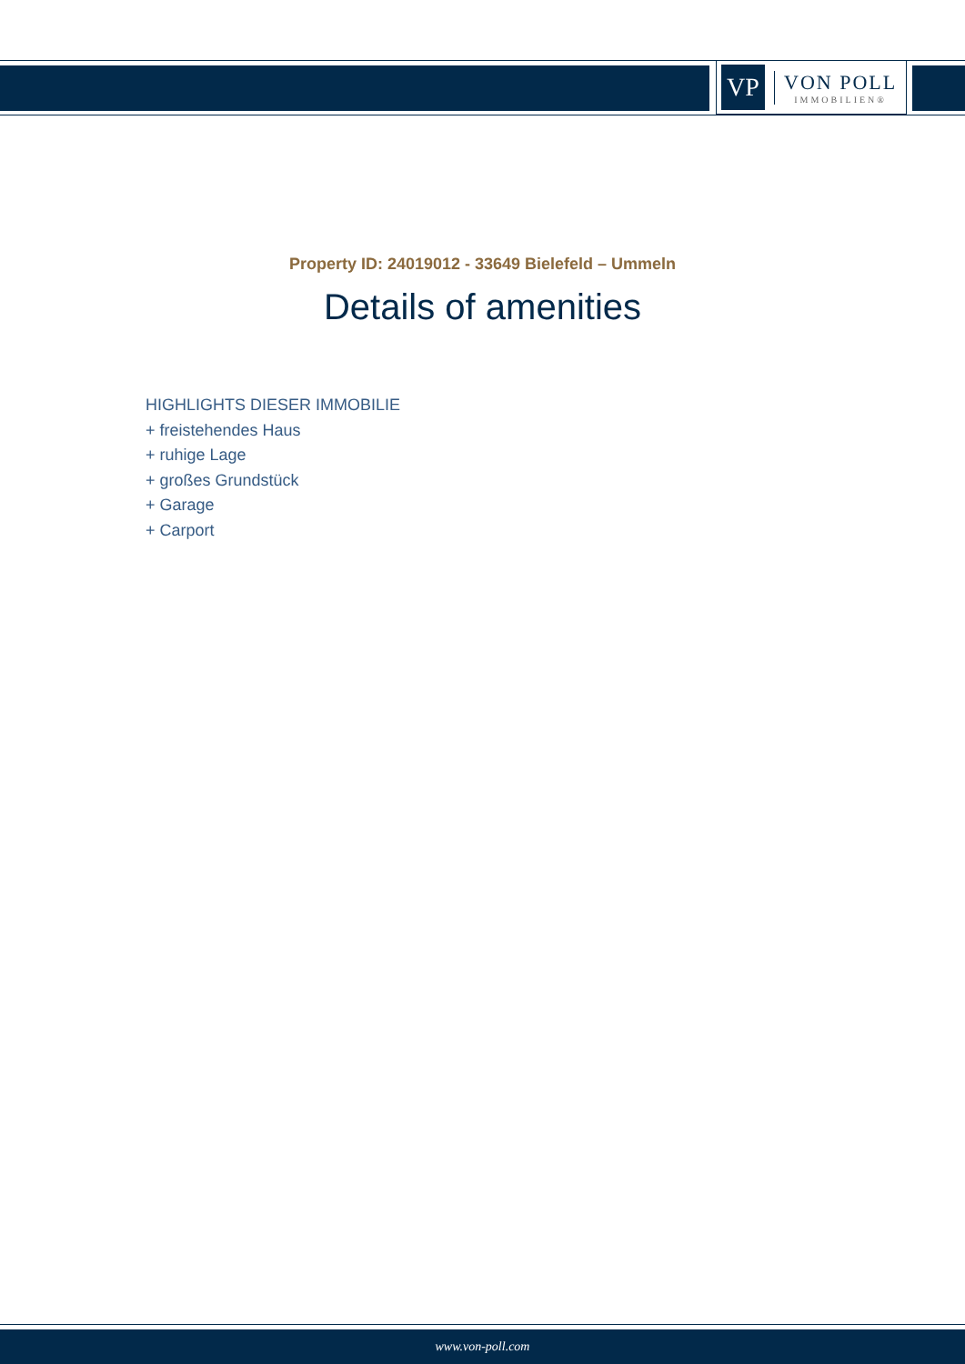VP
VON POLL
IMMOBILIEN®
Property ID: 24019012 - 33649 Bielefeld – Ummeln
Details of amenities
HIGHLIGHTS DIESER IMMOBILIE
+ freistehendes Haus
+ ruhige Lage
+ großes Grundstück
+ Garage
+ Carport
www.von-poll.com